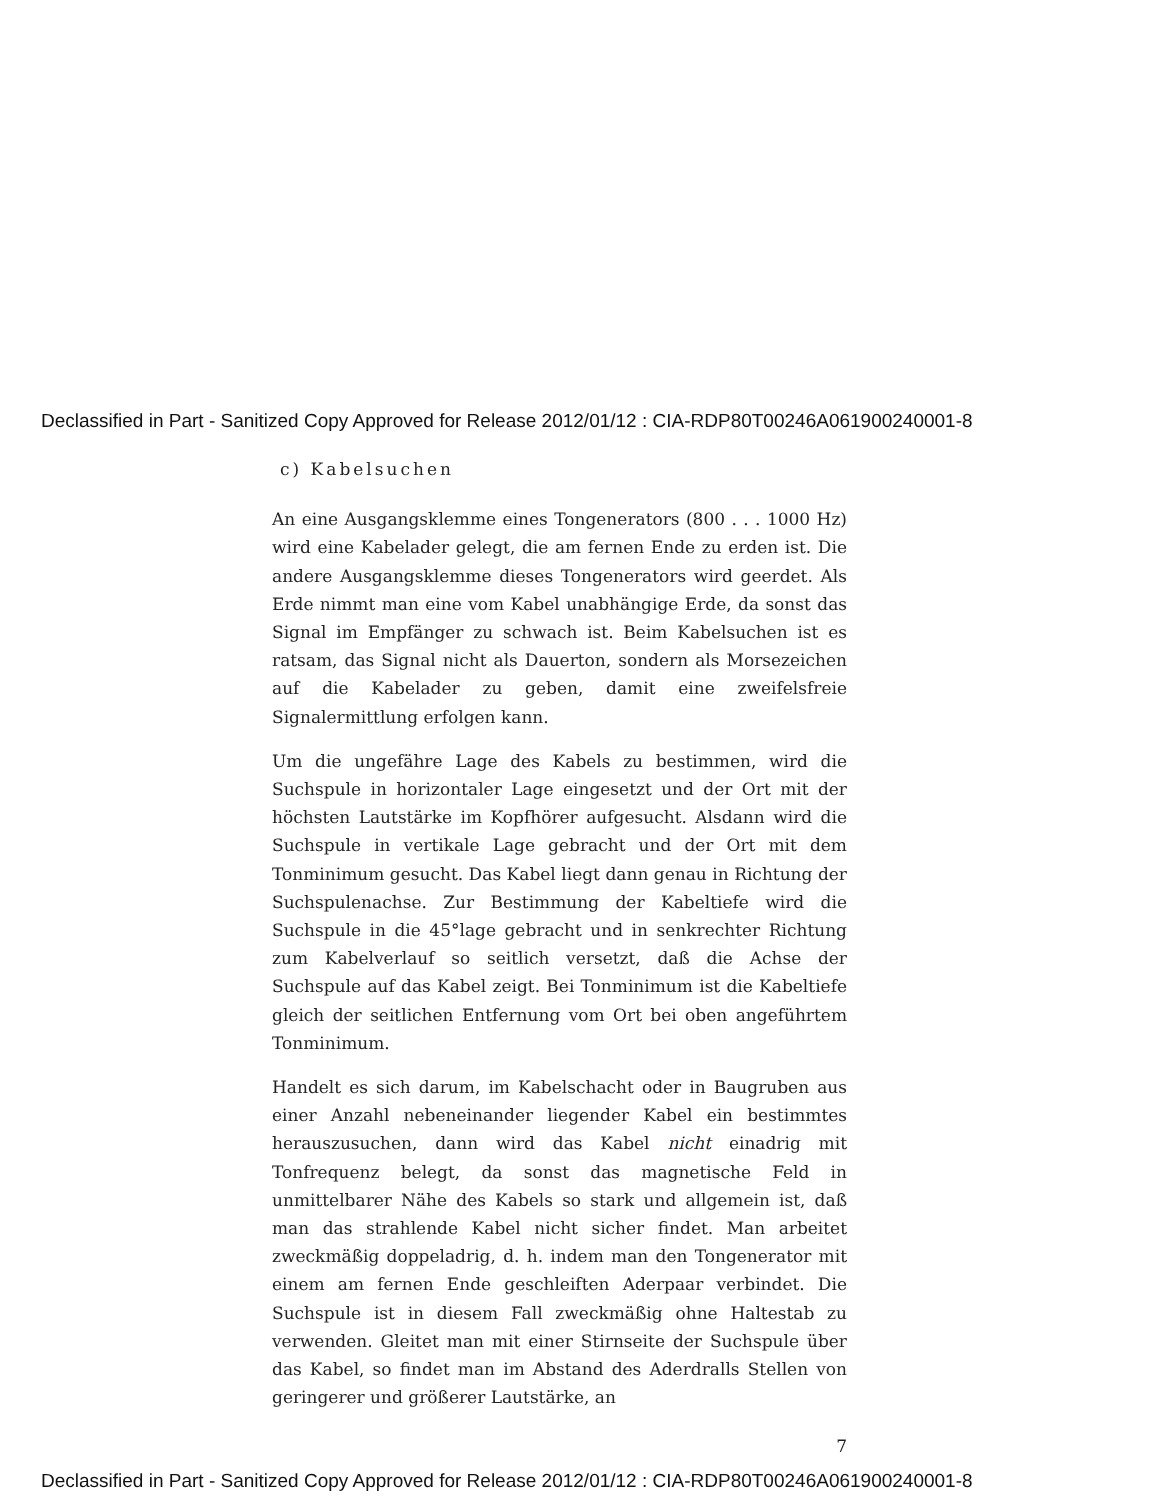Declassified in Part - Sanitized Copy Approved for Release 2012/01/12 : CIA-RDP80T00246A061900240001-8
c) Kabelsuchen
An eine Ausgangsklemme eines Tongenerators (800 . . . 1000 Hz) wird eine Kabelader gelegt, die am fernen Ende zu erden ist. Die andere Ausgangsklemme dieses Tongenerators wird geerdet. Als Erde nimmt man eine vom Kabel unabhängige Erde, da sonst das Signal im Empfänger zu schwach ist. Beim Kabelsuchen ist es ratsam, das Signal nicht als Dauerton, sondern als Morsezeichen auf die Kabelader zu geben, damit eine zweifelsfreie Signalermittlung erfolgen kann.
Um die ungefähre Lage des Kabels zu bestimmen, wird die Suchspule in horizontaler Lage eingesetzt und der Ort mit der höchsten Lautstärke im Kopfhörer aufgesucht. Alsdann wird die Suchspule in vertikale Lage gebracht und der Ort mit dem Tonminimum gesucht. Das Kabel liegt dann genau in Richtung der Suchspulenachse. Zur Bestimmung der Kabeltiefe wird die Suchspule in die 45°lage gebracht und in senkrechter Richtung zum Kabelverlauf so seitlich versetzt, daß die Achse der Suchspule auf das Kabel zeigt. Bei Tonminimum ist die Kabeltiefe gleich der seitlichen Entfernung vom Ort bei oben angeführtem Tonminimum.
Handelt es sich darum, im Kabelschacht oder in Baugruben aus einer Anzahl nebeneinander liegender Kabel ein bestimmtes herauszusuchen, dann wird das Kabel nicht einadrig mit Tonfrequenz belegt, da sonst das magnetische Feld in unmittelbarer Nähe des Kabels so stark und allgemein ist, daß man das strahlende Kabel nicht sicher findet. Man arbeitet zweckmäßig doppeladrig, d. h. indem man den Tongenerator mit einem am fernen Ende geschleiften Aderpaar verbindet. Die Suchspule ist in diesem Fall zweckmäßig ohne Haltestab zu verwenden. Gleitet man mit einer Stirnseite der Suchspule über das Kabel, so findet man im Abstand des Aderdralls Stellen von geringerer und größerer Lautstärke, an
7
Declassified in Part - Sanitized Copy Approved for Release 2012/01/12 : CIA-RDP80T00246A061900240001-8